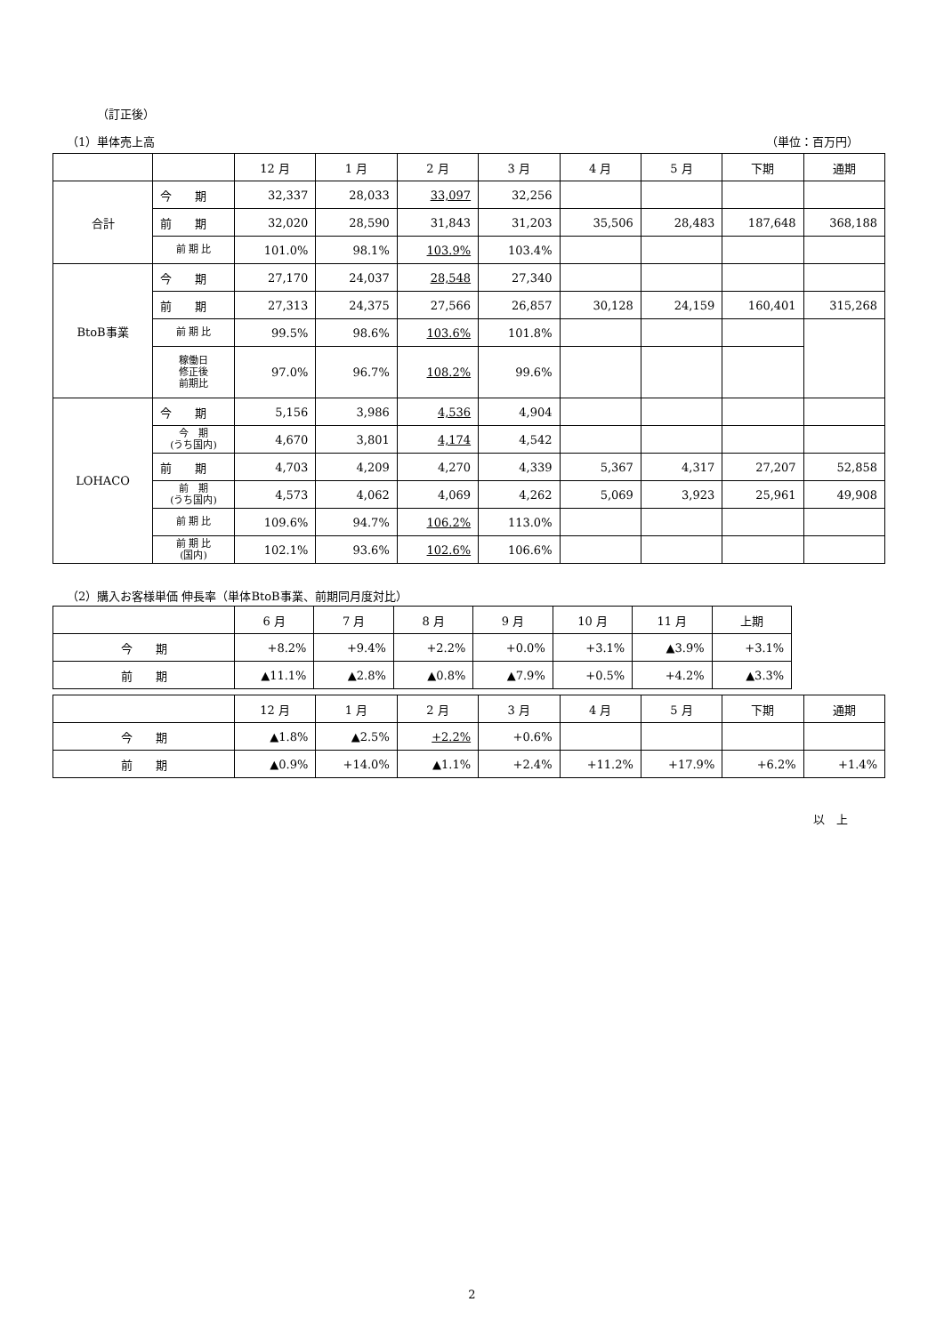（訂正後）
（1）単体売上高 （単位：百万円）
| | | 12 月 | 1 月 | 2 月 | 3 月 | 4 月 | 5 月 | 下期 | 通期 |
| --- | --- | --- | --- | --- | --- | --- | --- | --- | --- |
| 合計 | 今 期 | 32,337 | 28,033 | 33,097 | 32,256 | | | | |
| | 前 期 | 32,020 | 28,590 | 31,843 | 31,203 | 35,506 | 28,483 | 187,648 | 368,188 |
| | 前 期 比 | 101.0% | 98.1% | 103.9% | 103.4% | | | | |
| BtoB事業 | 今 期 | 27,170 | 24,037 | 28,548 | 27,340 | | | | |
| | 前 期 | 27,313 | 24,375 | 27,566 | 26,857 | 30,128 | 24,159 | 160,401 | 315,268 |
| | 前 期 比 | 99.5% | 98.6% | 103.6% | 101.8% | | | | |
| | 稼働日 修正後 前期比 | 97.0% | 96.7% | 108.2% | 99.6% | | | | |
| LOHACO | 今 期 | 5,156 | 3,986 | 4,536 | 4,904 | | | | |
| | 今 期 (うち国内) | 4,670 | 3,801 | 4,174 | 4,542 | | | | |
| | 前 期 | 4,703 | 4,209 | 4,270 | 4,339 | 5,367 | 4,317 | 27,207 | 52,858 |
| | 前 期 (うち国内) | 4,573 | 4,062 | 4,069 | 4,262 | 5,069 | 3,923 | 25,961 | 49,908 |
| | 前 期 比 | 109.6% | 94.7% | 106.2% | 113.0% | | | | |
| | 前 期 比 (国内) | 102.1% | 93.6% | 102.6% | 106.6% | | | | |
（2）購入お客様単価 伸長率（単体BtoB事業、前期同月度対比）
| | 6 月 | 7 月 | 8 月 | 9 月 | 10 月 | 11 月 | 上期 |
| --- | --- | --- | --- | --- | --- | --- | --- |
| 今 期 | +8.2% | +9.4% | +2.2% | +0.0% | +3.1% | ▲3.9% | +3.1% |
| 前 期 | ▲11.1% | ▲2.8% | ▲0.8% | ▲7.9% | +0.5% | +4.2% | ▲3.3% |
| | 12 月 | 1 月 | 2 月 | 3 月 | 4 月 | 5 月 | 下期 | 通期 |
| --- | --- | --- | --- | --- | --- | --- | --- | --- |
| 今 期 | ▲1.8% | ▲2.5% | +2.2% | +0.6% | | | | |
| 前 期 | ▲0.9% | +14.0% | ▲1.1% | +2.4% | +11.2% | +17.9% | +6.2% | +1.4% |
以　上
2